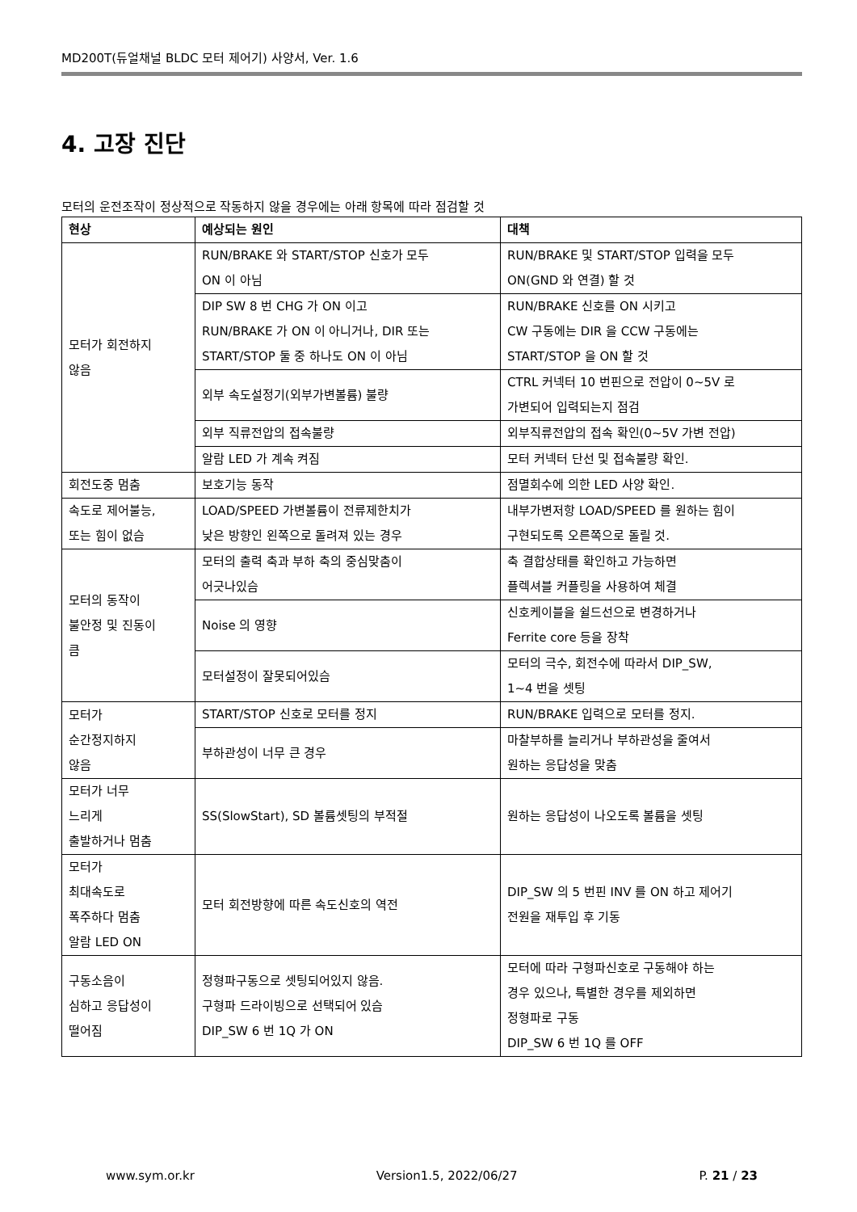MD200T(듀얼채널 BLDC 모터 제어기) 사양서, Ver. 1.6
4. 고장 진단
모터의 운전조작이 정상적으로 작동하지 않을 경우에는 아래 항목에 따라 점검할 것
| 현상 | 예상되는 원인 | 대책 |
| --- | --- | --- |
| 모터가 회전하지 않음 | RUN/BRAKE 와 START/STOP 신호가 모두 ON 이 아님 | RUN/BRAKE 및 START/STOP 입력을 모두 ON(GND 와 연결) 할 것 |
| | DIP SW 8 번 CHG 가 ON 이고 RUN/BRAKE 가 ON 이 아니거나, DIR 또는 START/STOP 둘 중 하나도 ON 이 아님 | RUN/BRAKE 신호를 ON 시키고 CW 구동에는 DIR 을 CCW 구동에는 START/STOP 을 ON 할 것 |
| | 외부 속도설정기(외부가변볼륨) 불량 | CTRL 커넥터 10 번핀으로 전압이 0~5V 로 가변되어 입력되는지 점검 |
| | 외부 직류전압의 접속불량 | 외부직류전압의 접속 확인(0~5V 가변 전압) |
| | 알람 LED 가 계속 켜짐 | 모터 커넥터 단선 및 접속불량 확인. |
| 회전도중 멈춤 | 보호기능 동작 | 점멸회수에 의한 LED 사양 확인. |
| 속도로 제어불능, 또는 힘이 없슴 | LOAD/SPEED 가변볼륨이 전류제한치가 낮은 방향인 왼쪽으로 돌려져 있는 경우 | 내부가변저항 LOAD/SPEED 를 원하는 힘이 구현되도록 오른쪽으로 돌릴 것. |
| 모터의 동작이 불안정 및 진동이 큼 | 모터의 출력 축과 부하 축의 중심맞춤이 어긋나있슴 | 축 결합상태를 확인하고 가능하면 플렉셔블 커플링을 사용하여 체결 |
| | Noise 의 영향 | 신호케이블을 쉴드선으로 변경하거나 Ferrite core 등을 장착 |
| | 모터설정이 잘못되어있슴 | 모터의 극수, 회전수에 따라서 DIP_SW, 1~4 번을 셋팅 |
| 모터가 순간정지하지 않음 | START/STOP 신호로 모터를 정지 | RUN/BRAKE 입력으로 모터를 정지. |
| | 부하관성이 너무 큰 경우 | 마찰부하를 늘리거나 부하관성을 줄여서 원하는 응답성을 맞춤 |
| 모터가 너무 느리게 출발하거나 멈춤 | SS(SlowStart), SD 볼륨셋팅의 부적절 | 원하는 응답성이 나오도록 볼륨을 셋팅 |
| 모터가 최대속도로 폭주하다 멈춤 알람 LED ON | 모터 회전방향에 따른 속도신호의 역전 | DIP_SW 의 5 번핀 INV 를 ON 하고 제어기 전원을 재투입 후 기동 |
| 구동소음이 심하고 응답성이 떨어짐 | 정형파구동으로 셋팅되어있지 않음. 구형파 드라이빙으로 선택되어 있슴 DIP_SW 6 번 1Q 가 ON | 모터에 따라 구형파신호로 구동해야 하는 경우 있으나, 특별한 경우를 제외하면 정형파로 구동 DIP_SW 6 번 1Q 를 OFF |
www.sym.or.kr Version1.5, 2022/06/27 P. 21 / 23